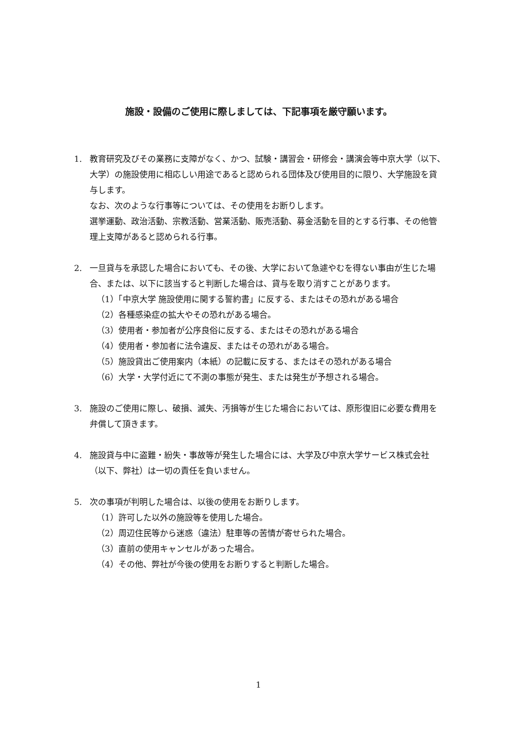施設・設備のご使用に際しましては、下記事項を厳守願います。
1. 教育研究及びその業務に支障がなく、かつ、試験・講習会・研修会・講演会等中京大学（以下､大学）の施設使用に相応しい用途であると認められる団体及び使用目的に限り、大学施設を貸与します。
なお、次のような行事等については、その使用をお断りします。
選挙運動、政治活動、宗教活動、営業活動、販売活動、募金活動を目的とする行事、その他管理上支障があると認められる行事。
2. 一旦貸与を承認した場合においても、その後、大学において急遽やむを得ない事由が生じた場合、または、以下に該当すると判断した場合は、貸与を取り消すことがあります。
（1）「中京大学 施設使用に関する誓約書」に反する、またはその恐れがある場合
（2）各種感染症の拡大やその恐れがある場合。
（3）使用者・参加者が公序良俗に反する、またはその恐れがある場合
（4）使用者・参加者に法令違反、またはその恐れがある場合。
（5）施設貸出ご使用案内（本紙）の記載に反する、またはその恐れがある場合
（6）大学・大学付近にて不測の事態が発生、または発生が予想される場合。
3. 施設のご使用に際し、破損、滅失、汚損等が生じた場合においては、原形復旧に必要な費用を弁償して頂きます。
4. 施設貸与中に盗難・紛失・事故等が発生した場合には、大学及び中京大学サービス株式会社（以下、弊社）は一切の責任を負いません。
5. 次の事項が判明した場合は、以後の使用をお断りします。
（1）許可した以外の施設等を使用した場合。
（2）周辺住民等から迷惑（違法）駐車等の苦情が寄せられた場合。
（3）直前の使用キャンセルがあった場合。
（4）その他、弊社が今後の使用をお断りすると判断した場合。
1